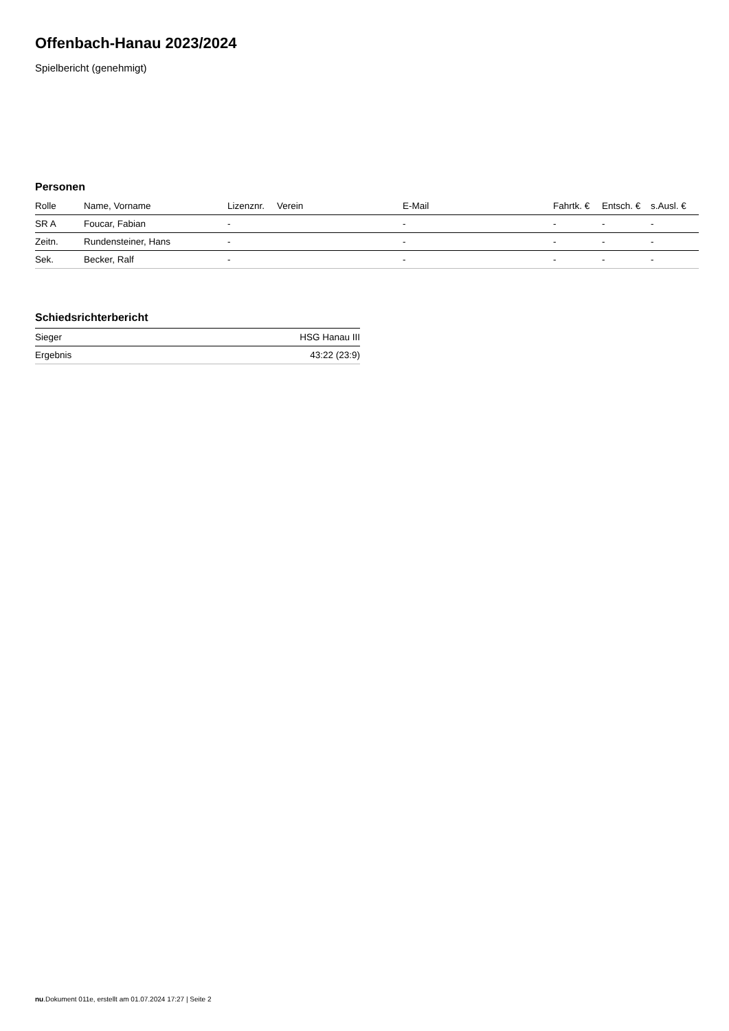Offenbach-Hanau 2023/2024
Spielbericht (genehmigt)
Personen
| Rolle | Name, Vorname | Lizenznr. | Verein | E-Mail | Fahrtk. € | Entsch. € | s.Ausl. € |
| --- | --- | --- | --- | --- | --- | --- | --- |
| SR A | Foucar, Fabian | - | | - | - | - | - |
| Zeitn. | Rundensteiner, Hans | - | | - | - | - | - |
| Sek. | Becker, Ralf | - | | - | - | - | - |
Schiedsrichterbericht
| Sieger | HSG Hanau III |
| Ergebnis | 43:22 (23:9) |
nu.Dokument 011e, erstellt am 01.07.2024 17:27 | Seite 2